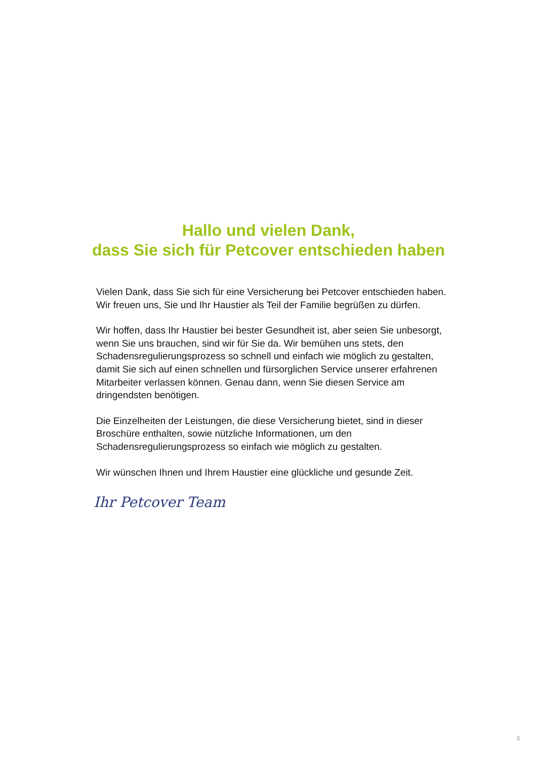Hallo und vielen Dank,
dass Sie sich für Petcover entschieden haben
Vielen Dank, dass Sie sich für eine Versicherung bei Petcover entschieden haben. Wir freuen uns, Sie und Ihr Haustier als Teil der Familie begrüßen zu dürfen.
Wir hoffen, dass Ihr Haustier bei bester Gesundheit ist, aber seien Sie unbesorgt, wenn Sie uns brauchen, sind wir für Sie da. Wir bemühen uns stets, den Schadensregulierungsprozess so schnell und einfach wie möglich zu gestalten, damit Sie sich auf einen schnellen und fürsorglichen Service unserer erfahrenen Mitarbeiter verlassen können. Genau dann, wenn Sie diesen Service am dringendsten benötigen.
Die Einzelheiten der Leistungen, die diese Versicherung bietet, sind in dieser Broschüre enthalten, sowie nützliche Informationen, um den Schadensregulierungsprozess so einfach wie möglich zu gestalten.
Wir wünschen Ihnen und Ihrem Haustier eine glückliche und gesunde Zeit.
Ihr Petcover Team
3